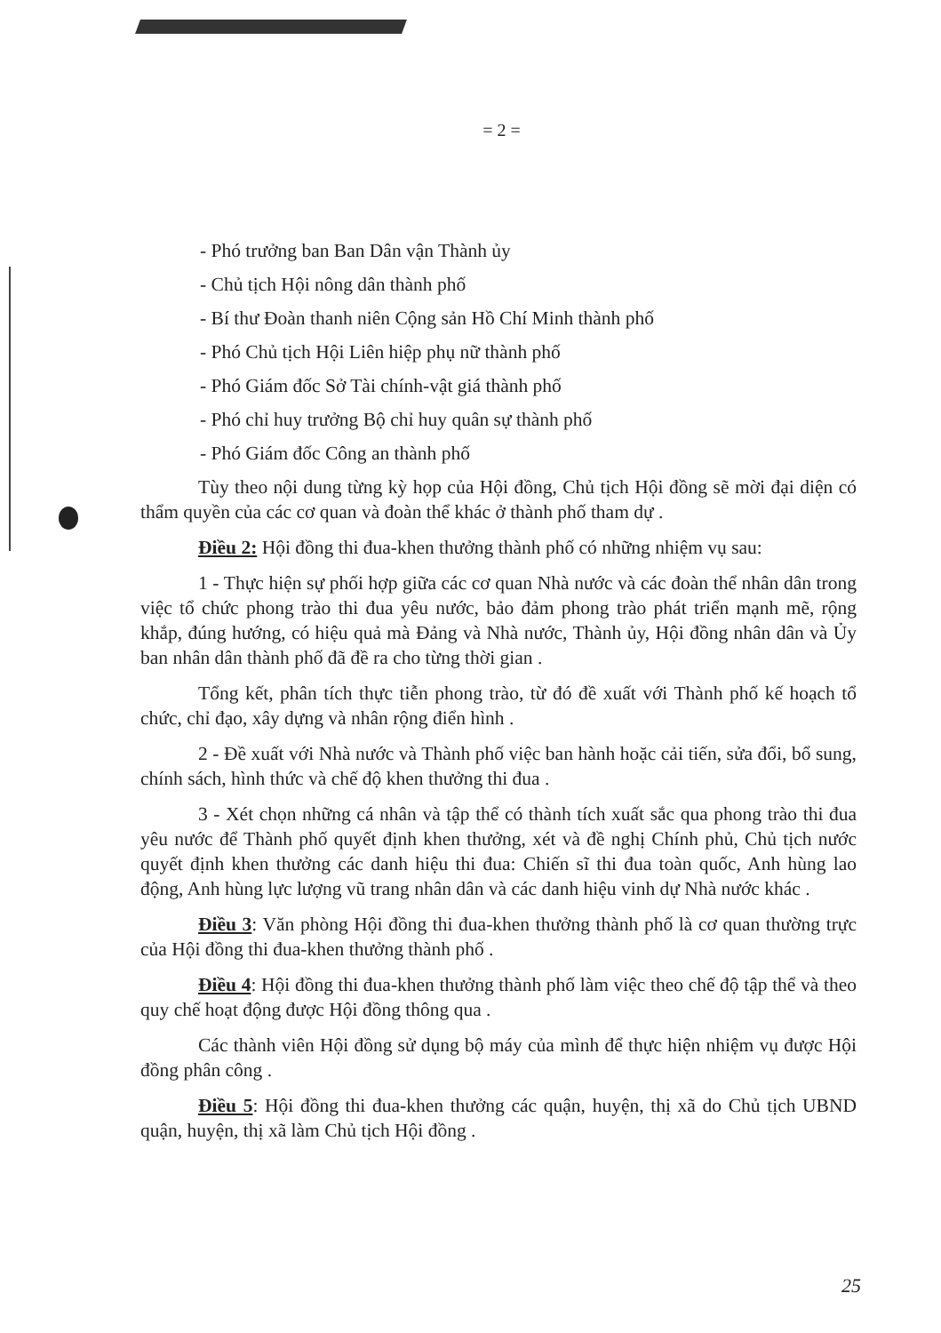= 2 =
- Phó trưởng ban Ban Dân vận Thành ủy
- Chủ tịch Hội nông dân thành phố
- Bí thư Đoàn thanh niên Cộng sản Hồ Chí Minh thành phố
- Phó Chủ tịch Hội Liên hiệp phụ nữ thành phố
- Phó Giám đốc Sở Tài chính-vật giá thành phố
- Phó chỉ huy trưởng Bộ chỉ huy quân sự thành phố
- Phó Giám đốc Công an thành phố
Tùy theo nội dung từng kỳ họp của Hội đồng, Chủ tịch Hội đồng sẽ mời đại diện có thẩm quyền của các cơ quan và đoàn thể khác ở thành phố tham dự .
Điều 2: Hội đồng thi đua-khen thưởng thành phố có những nhiệm vụ sau:
1 - Thực hiện sự phối hợp giữa các cơ quan Nhà nước và các đoàn thể nhân dân trong việc tổ chức phong trào thi đua yêu nước, bảo đảm phong trào phát triển mạnh mẽ, rộng khắp, đúng hướng, có hiệu quả mà Đảng và Nhà nước, Thành ủy, Hội đồng nhân dân và Ủy ban nhân dân thành phố đã đề ra cho từng thời gian .
Tổng kết, phân tích thực tiễn phong trào, từ đó đề xuất với Thành phố kế hoạch tổ chức, chỉ đạo, xây dựng và nhân rộng điển hình .
2 - Đề xuất với Nhà nước và Thành phố việc ban hành hoặc cải tiến, sửa đổi, bổ sung, chính sách, hình thức và chế độ khen thưởng thi đua .
3 - Xét chọn những cá nhân và tập thể có thành tích xuất sắc qua phong trào thi đua yêu nước để Thành phố quyết định khen thưởng, xét và đề nghị Chính phủ, Chủ tịch nước quyết định khen thưởng các danh hiệu thi đua: Chiến sĩ thi đua toàn quốc, Anh hùng lao động, Anh hùng lực lượng vũ trang nhân dân và các danh hiệu vinh dự Nhà nước khác .
Điều 3: Văn phòng Hội đồng thi đua-khen thưởng thành phố là cơ quan thường trực của Hội đồng thi đua-khen thưởng thành phố .
Điều 4: Hội đồng thi đua-khen thưởng thành phố làm việc theo chế độ tập thể và theo quy chế hoạt động được Hội đồng thông qua .
Các thành viên Hội đồng sử dụng bộ máy của mình để thực hiện nhiệm vụ được Hội đồng phân công .
Điều 5: Hội đồng thi đua-khen thưởng các quận, huyện, thị xã do Chủ tịch UBND quận, huyện, thị xã làm Chủ tịch Hội đồng .
25